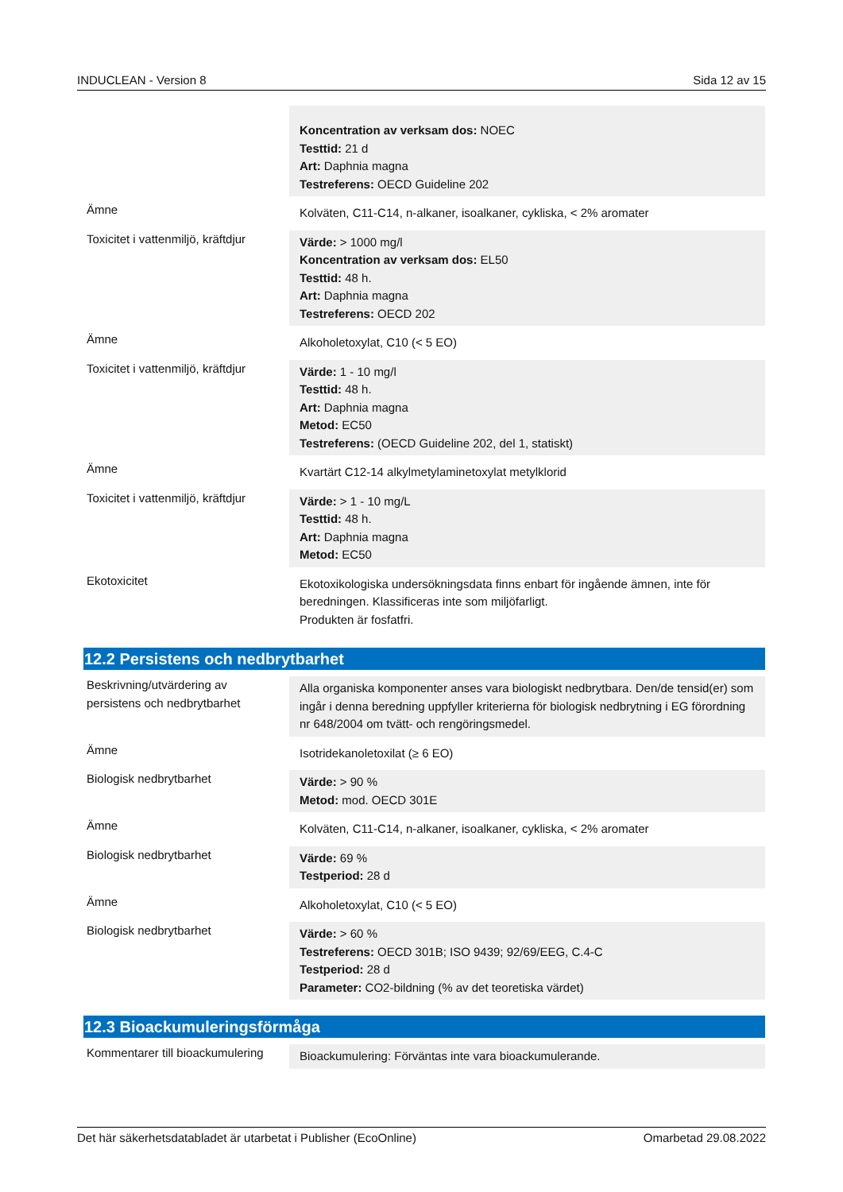INDUCLEAN - Version 8 Sida 12 av 15
| | Koncentration av verksam dos: NOEC Testtid: 21 d Art: Daphnia magna Testreferens: OECD Guideline 202 |
| Ämne | Kolväten, C11-C14, n-alkaner, isoalkaner, cykliska, < 2% aromater |
| Toxicitet i vattenmiljö, kräftdjur | Värde: > 1000 mg/l Koncentration av verksam dos: EL50 Testtid: 48 h. Art: Daphnia magna Testreferens: OECD 202 |
| Ämne | Alkoholetoxylat, C10 (< 5 EO) |
| Toxicitet i vattenmiljö, kräftdjur | Värde: 1 - 10 mg/l Testtid: 48 h. Art: Daphnia magna Metod: EC50 Testreferens: (OECD Guideline 202, del 1, statiskt) |
| Ämne | Kvartärt C12-14 alkylmetylaminetoxylat metylklorid |
| Toxicitet i vattenmiljö, kräftdjur | Värde: > 1 - 10 mg/L Testtid: 48 h. Art: Daphnia magna Metod: EC50 |
| Ekotoxicitet | Ekotoxikologiska undersökningsdata finns enbart för ingående ämnen, inte för beredningen. Klassificeras inte som miljöfarligt. Produkten är fosfatfri. |
12.2 Persistens och nedbrytbarhet
| Beskrivning/utvärdering av persistens och nedbrytbarhet | Alla organiska komponenter anses vara biologiskt nedbrytbara. Den/de tensid(er) som ingår i denna beredning uppfyller kriterierna för biologisk nedbrytning i EG förordning nr 648/2004 om tvätt- och rengöringsmedel. |
| Ämne | Isotridekanoletoxilat (≥ 6 EO) |
| Biologisk nedbrytbarhet | Värde: > 90 % Metod: mod. OECD 301E |
| Ämne | Kolväten, C11-C14, n-alkaner, isoalkaner, cykliska, < 2% aromater |
| Biologisk nedbrytbarhet | Värde: 69 % Testperiod: 28 d |
| Ämne | Alkoholetoxylat, C10 (< 5 EO) |
| Biologisk nedbrytbarhet | Värde: > 60 % Testreferens: OECD 301B; ISO 9439; 92/69/EEG, C.4-C Testperiod: 28 d Parameter: CO2-bildning (% av det teoretiska värdet) |
12.3 Bioackumuleringsförmåga
| Kommentarer till bioackumulering | Bioackumulering: Förväntas inte vara bioackumulerande. |
Det här säkerhetsdatabladet är utarbetat i Publisher (EcoOnline) Omarbetad 29.08.2022